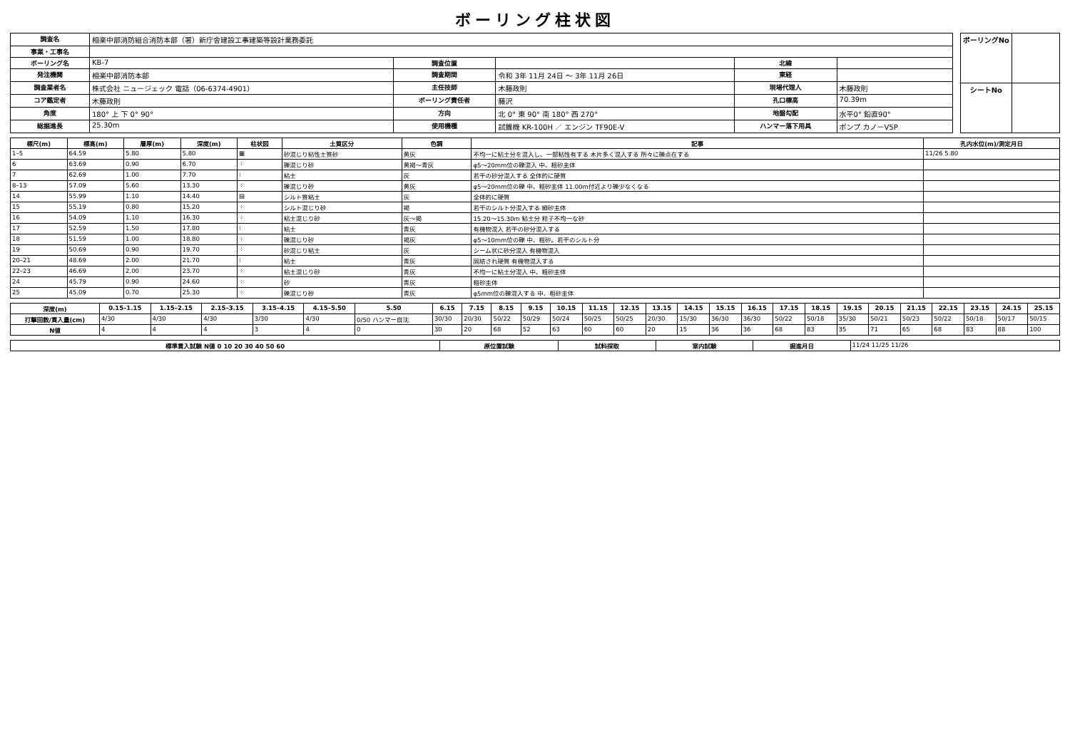ボーリング柱状図
| 調査名 | 相楽中部消防組合消防本部（署）新庁舎建設工事建築等設計業務委託 | | | | |
| 事業・工事名 | | | | | |
| ボーリング名 | KB-7 | 調査位置 | | 北緯 | |
| 発注機関 | 相楽中部消防本部 | 調査期間 | 令和 3年 11月 24日 ～ 3年 11月 26日 | 東経 | |
| 調査業者名 | 株式会社 ニュージェック 電話（06-6374-4901） | 主任技師 | 木藤政則 | 現場代理人 | 木藤政則 |
| コア鑑定者 | 木藤政則 | ボーリング責任者 | 藤沢 | 孔口標高 | 70.39m |
| 角度 | 180° 上 下 0° 90° | 方向 | 北 0° 東 90° 南 180° 西 270° | 地盤勾配 | 水平0° 鉛直90° |
| 総掘進長 | 25.30m | 使用機種 | 試錐機 KR-100H ／ エンジン TF90E-V | ハンマー落下用具 | ポンプ カノーV5P |
| ボーリングNo | |
| シートNo | |
| 標尺(m) | 標高(m) | 層厚(m) | 深度(m) | 柱状図 | 土質区分 | 色調 | 記事 | 孔内水位(m)/測定月日 |
| --- | --- | --- | --- | --- | --- | --- | --- | --- |
| 1–5 | 64.59 | 5.80 | 5.80 | ▦ | 砂混じり粘性土質砂 | 黄灰 | 不均一に粘土分を混入し、一部粘性有する 木片多く混入する 所々に礫点在する | 11/26 5.80 |
| 6 | 63.69 | 0.90 | 6.70 | ⁘ | 礫混じり砂 | 黄褐～青灰 | φ5～20mm位の礫混入 中、粗砂主体 | |
| 7 | 62.69 | 1.00 | 7.70 | ⁝ | 粘土 | 灰 | 若干の砂分混入する 全体的に硬質 | |
| 8–13 | 57.09 | 5.60 | 13.30 | ⁘ | 礫混じり砂 | 黄灰 | φ5～20mm位の礫 中、粗砂主体 11.00m付近より礫少なくなる | |
| 14 | 55.99 | 1.10 | 14.40 | ▤ | シルト質粘土 | 灰 | 全体的に硬質 | |
| 15 | 55.19 | 0.80 | 15.20 | ⁘ | シルト混じり砂 | 褐 | 若干のシルト分混入する 細砂主体 | |
| 16 | 54.09 | 1.10 | 16.30 | ⁘ | 粘土混じり砂 | 灰～褐 | 15.20～15.30m 粘土分 粒子不均一な砂 | |
| 17 | 52.59 | 1.50 | 17.80 | ⁝ | 粘土 | 青灰 | 有機物混入 若干の砂分混入する | |
| 18 | 51.59 | 1.00 | 18.80 | ⁘ | 礫混じり砂 | 褐灰 | φ5～10mm位の礫 中、粗砂。若干のシルト分 | |
| 19 | 50.69 | 0.90 | 19.70 | ⁘ | 砂混じり粘土 | 灰 | シーム状に砂分混入 有機物混入 | |
| 20–21 | 48.69 | 2.00 | 21.70 | ⁝ | 粘土 | 青灰 | 固結され硬質 有機物混入する | |
| 22–23 | 46.69 | 2.00 | 23.70 | ⁘ | 粘土混じり砂 | 青灰 | 不均一に粘土分混入 中、粗砂主体 | |
| 24 | 45.79 | 0.90 | 24.60 | ⁘ | 砂 | 青灰 | 粗砂主体 | |
| 25 | 45.09 | 0.70 | 25.30 | ⁘ | 礫混じり砂 | 青灰 | φ5mm位の礫混入する 中、粗砂主体 | |
| 深度(m) | 0.15–1.15 | 1.15–2.15 | 2.15–3.15 | 3.15–4.15 | 4.15–5.50 | 5.50 | 6.15 | 7.15 | 8.15 | 9.15 | 10.15 | 11.15 | 12.15 | 13.15 | 14.15 | 15.15 | 16.15 | 17.15 | 18.15 | 19.15 | 20.15 | 21.15 | 22.15 | 23.15 | 24.15 | 25.15 |
| --- | --- | --- | --- | --- | --- | --- | --- | --- | --- | --- | --- | --- | --- | --- | --- | --- | --- | --- | --- | --- | --- | --- | --- | --- | --- | --- |
| 打撃回数/貫入量(cm) | 4/30 | 4/30 | 4/30 | 3/30 | 4/30 | 0/50 ハンマー自沈 | 30/30 | 20/30 | 50/22 | 50/29 | 50/24 | 50/25 | 50/25 | 20/30 | 15/30 | 36/30 | 36/30 | 50/22 | 50/18 | 35/30 | 50/21 | 50/23 | 50/22 | 50/18 | 50/17 | 50/15 |
| N値 | 4 | 4 | 4 | 3 | 4 | 0 | 30 | 20 | 68 | 52 | 63 | 60 | 60 | 20 | 15 | 36 | 36 | 68 | 83 | 35 | 71 | 65 | 68 | 83 | 88 | 100 |
| 標準貫入試験 N値 0 10 20 30 40 50 60 | 原位置試験 | 試料採取 | 室内試験 | 掘進月日 | 11/24 11/25 11/26 |